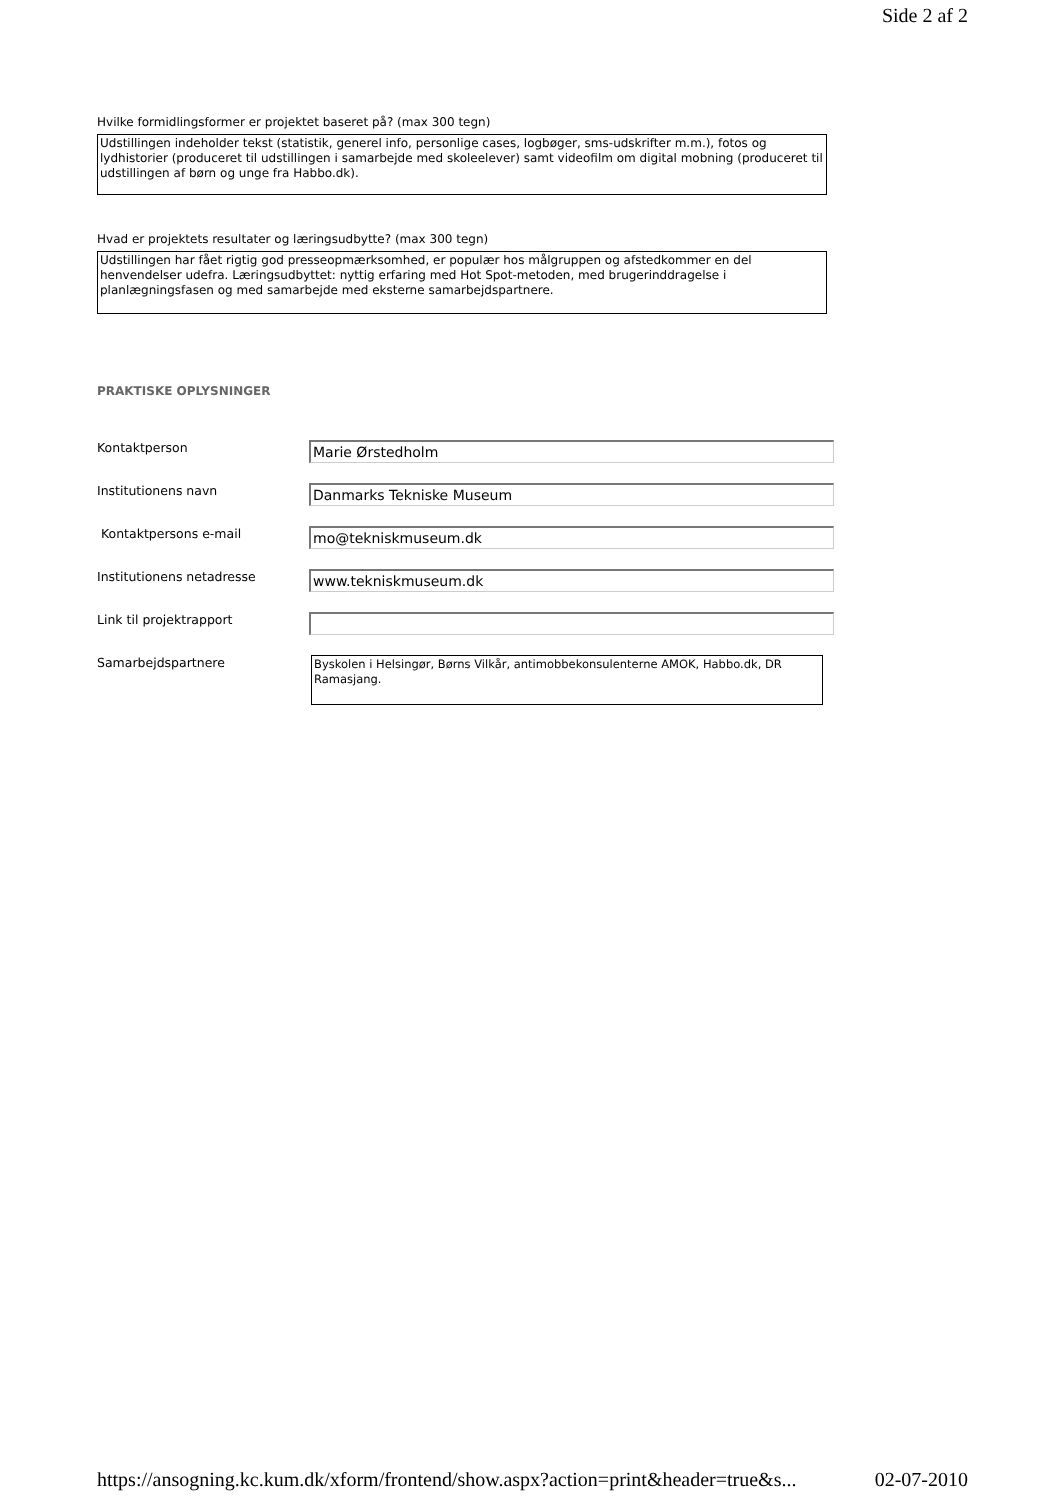Side 2 af 2
Hvilke formidlingsformer er projektet baseret på? (max 300 tegn)
Udstillingen indeholder tekst (statistik, generel info, personlige cases, logbøger, sms-udskrifter m.m.), fotos og lydhistorier (produceret til udstillingen i samarbejde med skoleelever) samt videofilm om digital mobning (produceret til udstillingen af børn og unge fra Habbo.dk).
Hvad er projektets resultater og læringsudbytte? (max 300 tegn)
Udstillingen har fået rigtig god presseopmærksomhed, er populær hos målgruppen og afstedkommer en del henvendelser udefra. Læringsudbyttet: nyttig erfaring med Hot Spot-metoden, med brugerinddragelse i planlægningsfasen og med samarbejde med eksterne samarbejdspartnere.
PRAKTISKE OPLYSNINGER
Kontaktperson
Marie Ørstedholm
Institutionens navn
Danmarks Tekniske Museum
Kontaktpersons e-mail
mo@tekniskmuseum.dk
Institutionens netadresse
www.tekniskmuseum.dk
Link til projektrapport
Samarbejdspartnere
Byskolen i Helsingør, Børns Vilkår, antimobbekonsulenterne AMOK, Habbo.dk, DR Ramasjang.
https://ansogning.kc.kum.dk/xform/frontend/show.aspx?action=print&header=true&s... 02-07-2010